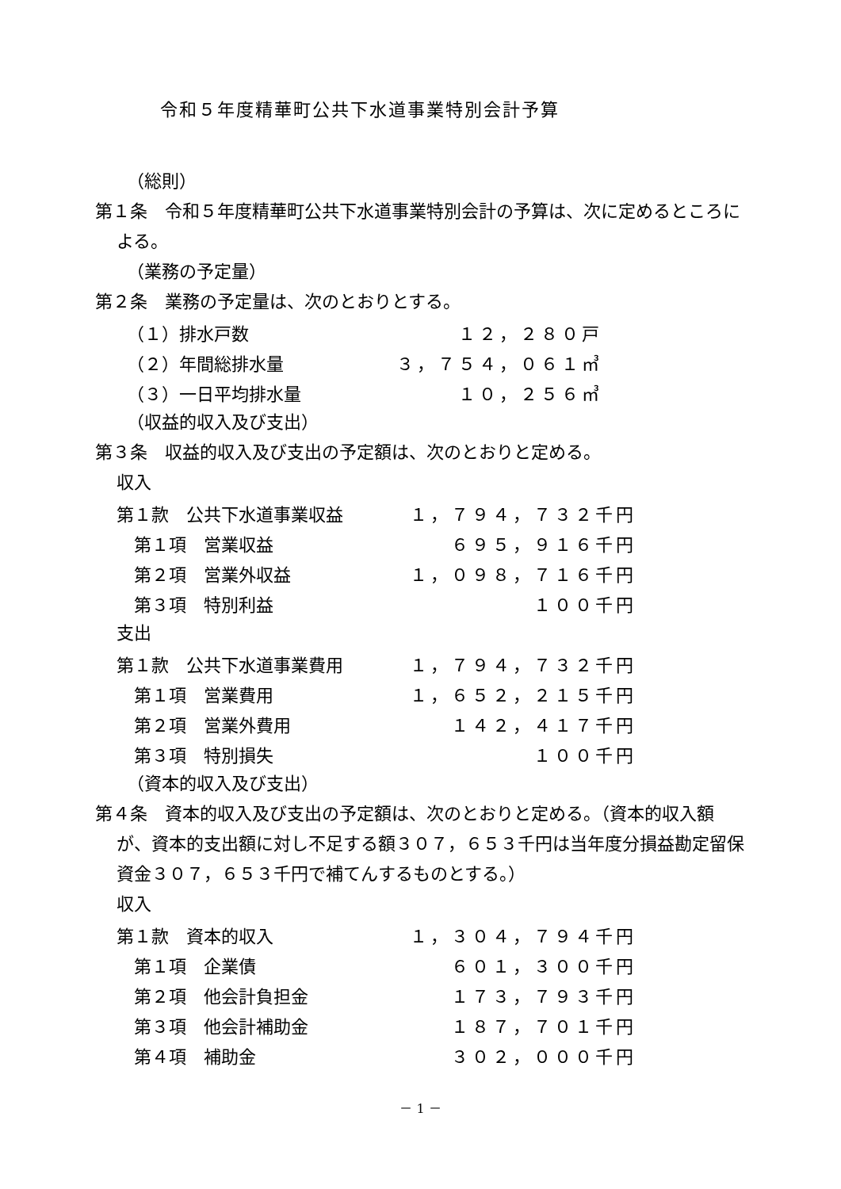令和５年度精華町公共下水道事業特別会計予算
（総則）
第１条　令和５年度精華町公共下水道事業特別会計の予算は、次に定めるところによる。
（業務の予定量）
第２条　業務の予定量は、次のとおりとする。
| （１）排水戸数 | １２，２８０戸 |
| （２）年間総排水量 | ３，７５４，０６１㎥ |
| （３）一日平均排水量 | １０，２５６㎥ |
（収益的収入及び支出）
第３条　収益的収入及び支出の予定額は、次のとおりと定める。
収入
| 第１款 公共下水道事業収益 | １，７９４，７３２千円 |
| 第１項 営業収益 | ６９５，９１６千円 |
| 第２項 営業外収益 | １，０９８，７１６千円 |
| 第３項 特別利益 | １００千円 |
支出
| 第１款 公共下水道事業費用 | １，７９４，７３２千円 |
| 第１項 営業費用 | １，６５２，２１５千円 |
| 第２項 営業外費用 | １４２，４１７千円 |
| 第３項 特別損失 | １００千円 |
（資本的収入及び支出）
第４条　資本的収入及び支出の予定額は、次のとおりと定める。（資本的収入額が、資本的支出額に対し不足する額３０７，６５３千円は当年度分損益勘定留保資金３０７，６５３千円で補てんするものとする。）
収入
| 第１款 資本的収入 | １，３０４，７９４千円 |
| 第１項 企業債 | ６０１，３００千円 |
| 第２項 他会計負担金 | １７３，７９３千円 |
| 第３項 他会計補助金 | １８７，７０１千円 |
| 第４項 補助金 | ３０２，０００千円 |
－ 1 －